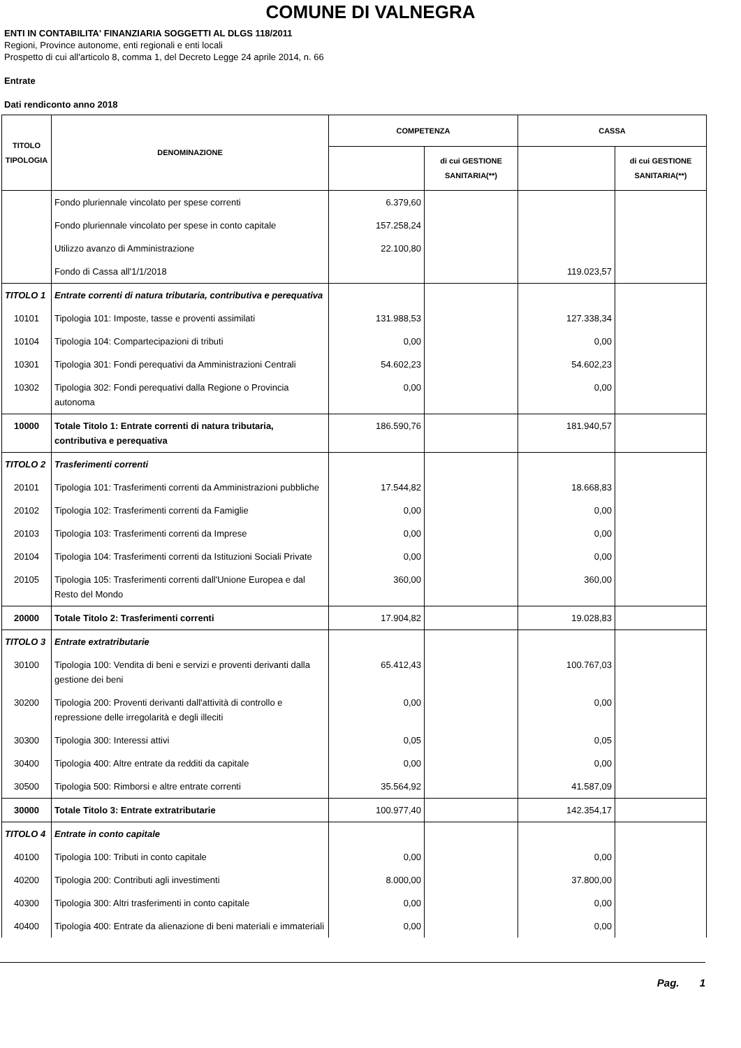COMUNE DI VALNEGRA
ENTI IN CONTABILITA' FINANZIARIA SOGGETTI AL DLGS 118/2011
Regioni, Province autonome, enti regionali e enti locali
Prospetto di cui all'articolo 8, comma 1, del Decreto Legge 24 aprile 2014, n. 66
Entrate
Dati rendiconto anno 2018
| TITOLO TIPOLOGIA | DENOMINAZIONE | COMPETENZA | | CASSA | |
| --- | --- | --- | --- | --- | --- |
| | | | di cui GESTIONE SANITARIA(**) | | di cui GESTIONE SANITARIA(**) |
| | Fondo pluriennale vincolato per spese correnti | 6.379,60 | | | |
| | Fondo pluriennale vincolato per spese in conto capitale | 157.258,24 | | | |
| | Utilizzo avanzo di Amministrazione | 22.100,80 | | | |
| | Fondo di Cassa all'1/1/2018 | | | 119.023,57 | |
| TITOLO 1 | Entrate correnti di natura tributaria, contributiva e perequativa | | | | |
| 10101 | Tipologia 101: Imposte, tasse e proventi assimilati | 131.988,53 | | 127.338,34 | |
| 10104 | Tipologia 104: Compartecipazioni di tributi | 0,00 | | 0,00 | |
| 10301 | Tipologia 301: Fondi perequativi da Amministrazioni Centrali | 54.602,23 | | 54.602,23 | |
| 10302 | Tipologia 302: Fondi perequativi dalla Regione o Provincia autonoma | 0,00 | | 0,00 | |
| 10000 | Totale Titolo 1: Entrate correnti di natura tributaria, contributiva e perequativa | 186.590,76 | | 181.940,57 | |
| TITOLO 2 | Trasferimenti correnti | | | | |
| 20101 | Tipologia 101: Trasferimenti correnti da Amministrazioni pubbliche | 17.544,82 | | 18.668,83 | |
| 20102 | Tipologia 102: Trasferimenti correnti da Famiglie | 0,00 | | 0,00 | |
| 20103 | Tipologia 103: Trasferimenti correnti da Imprese | 0,00 | | 0,00 | |
| 20104 | Tipologia 104: Trasferimenti correnti da Istituzioni Sociali Private | 0,00 | | 0,00 | |
| 20105 | Tipologia 105: Trasferimenti correnti dall'Unione Europea e dal Resto del Mondo | 360,00 | | 360,00 | |
| 20000 | Totale Titolo 2: Trasferimenti correnti | 17.904,82 | | 19.028,83 | |
| TITOLO 3 | Entrate extratributarie | | | | |
| 30100 | Tipologia 100: Vendita di beni e servizi e proventi derivanti dalla gestione dei beni | 65.412,43 | | 100.767,03 | |
| 30200 | Tipologia 200: Proventi derivanti dall'attività di controllo e repressione delle irregolarità e degli illeciti | 0,00 | | 0,00 | |
| 30300 | Tipologia 300: Interessi attivi | 0,05 | | 0,05 | |
| 30400 | Tipologia 400: Altre entrate da redditi da capitale | 0,00 | | 0,00 | |
| 30500 | Tipologia 500: Rimborsi e altre entrate correnti | 35.564,92 | | 41.587,09 | |
| 30000 | Totale Titolo 3: Entrate extratributarie | 100.977,40 | | 142.354,17 | |
| TITOLO 4 | Entrate in conto capitale | | | | |
| 40100 | Tipologia 100: Tributi in conto capitale | 0,00 | | 0,00 | |
| 40200 | Tipologia 200: Contributi agli investimenti | 8.000,00 | | 37.800,00 | |
| 40300 | Tipologia 300: Altri trasferimenti in conto capitale | 0,00 | | 0,00 | |
| 40400 | Tipologia 400: Entrate da alienazione di beni materiali e immateriali | 0,00 | | 0,00 | |
Pag. 1